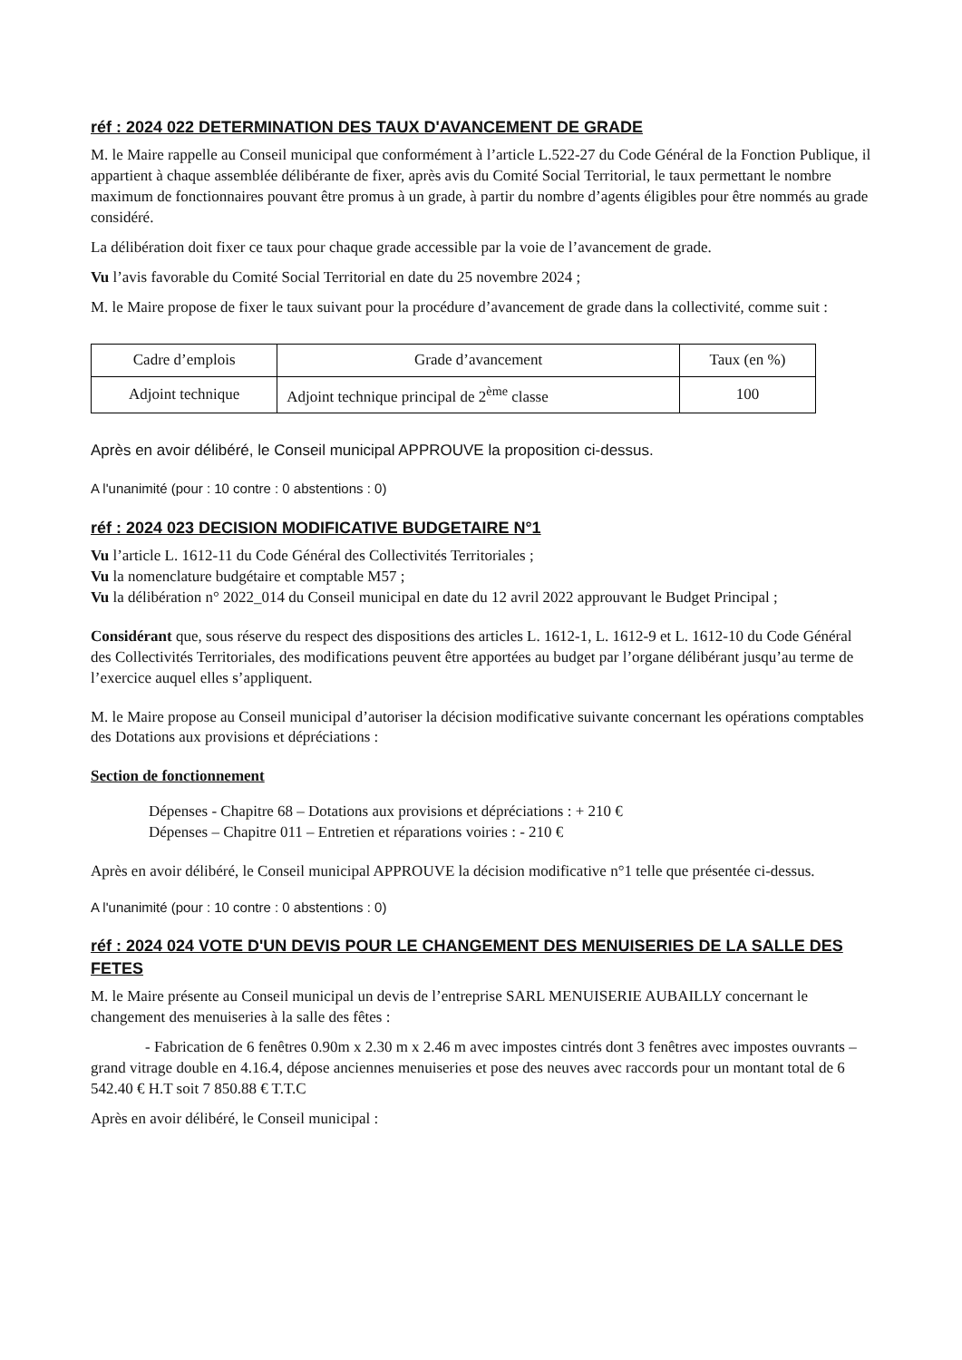réf : 2024 022 DETERMINATION DES TAUX D'AVANCEMENT DE GRADE
M. le Maire rappelle au Conseil municipal que conformément à l’article L.522-27 du Code Général de la Fonction Publique, il appartient à chaque assemblée délibérante de fixer, après avis du Comité Social Territorial, le taux permettant le nombre maximum de fonctionnaires pouvant être promus à un grade, à partir du nombre d’agents éligibles pour être nommés au grade considéré.
La délibération doit fixer ce taux pour chaque grade accessible par la voie de l’avancement de grade.
Vu l’avis favorable du Comité Social Territorial en date du 25 novembre 2024 ;
M. le Maire propose de fixer le taux suivant pour la procédure d’avancement de grade dans la collectivité, comme suit :
| Cadre d’emplois | Grade d’avancement | Taux (en %) |
| --- | --- | --- |
| Adjoint technique | Adjoint technique principal de 2<sup>ème</sup> classe | 100 |
Après en avoir délibéré, le Conseil municipal APPROUVE la proposition ci-dessus.
A l'unanimité (pour : 10 contre : 0 abstentions : 0)
réf : 2024 023 DECISION MODIFICATIVE BUDGETAIRE N°1
Vu l’article L. 1612-11 du Code Général des Collectivités Territoriales ;
Vu la nomenclature budgétaire et comptable M57 ;
Vu la délibération n° 2022_014 du Conseil municipal en date du 12 avril 2022 approuvant le Budget Principal ;
Considérant que, sous réserve du respect des dispositions des articles L. 1612-1, L. 1612-9 et L. 1612-10 du Code Général des Collectivités Territoriales, des modifications peuvent être apportées au budget par l’organe délibérant jusqu’au terme de l’exercice auquel elles s’appliquent.
M. le Maire propose au Conseil municipal d’autoriser la décision modificative suivante concernant les opérations comptables des Dotations aux provisions et dépréciations :
Section de fonctionnement
Dépenses - Chapitre 68 – Dotations aux provisions et dépréciations : + 210 €
Dépenses – Chapitre 011 – Entretien et réparations voiries : - 210 €
Après en avoir délibéré, le Conseil municipal APPROUVE la décision modificative n°1 telle que présentée ci-dessus.
A l'unanimité (pour : 10 contre : 0 abstentions : 0)
réf : 2024 024 VOTE D'UN DEVIS POUR LE CHANGEMENT DES MENUISERIES DE LA SALLE DES FETES
M. le Maire présente au Conseil municipal un devis de l’entreprise SARL MENUISERIE AUBAILLY concernant le changement des menuiseries à la salle des fêtes :
- Fabrication de 6 fenêtres 0.90m x 2.30 m x 2.46 m avec impostes cintrés dont 3 fenêtres avec impostes ouvrants – grand vitrage double en 4.16.4, dépose anciennes menuiseries et pose des neuves avec raccords pour un montant total de 6 542.40 € H.T soit 7 850.88 € T.T.C
Après en avoir délibéré, le Conseil municipal :